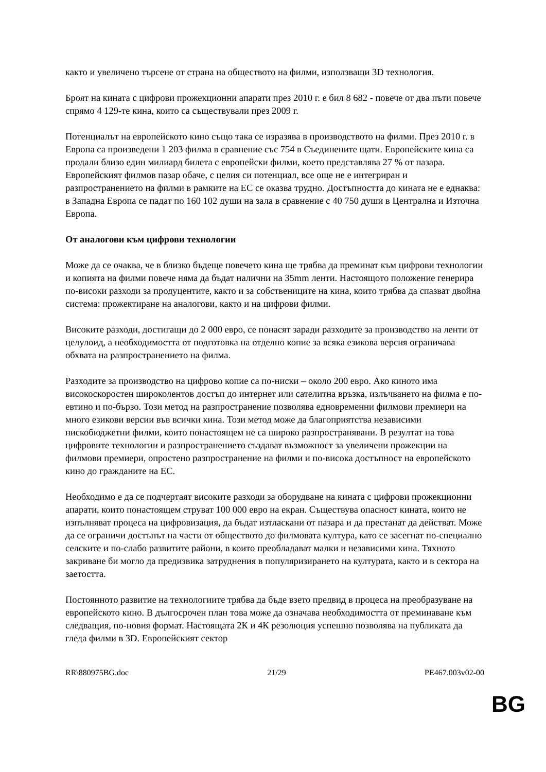както и увеличено търсене от страна на обществото на филми, използващи 3D технология.
Броят на кината с цифрови прожекционни апарати през 2010 г. е бил 8 682 - повече от два пъти повече спрямо 4 129-те кина, които са съществували през 2009 г.
Потенциалът на европейското кино също така се изразява в производството на филми. През 2010 г. в Европа са произведени 1 203 филма в сравнение със 754 в Съединените щати. Европейските кина са продали близо един милиард билета с европейски филми, което представлява 27 % от пазара. Европейският филмов пазар обаче, с целия си потенциал, все още не е интегриран и разпространението на филми в рамките на ЕС се оказва трудно. Достъпността до кината не е еднаква: в Западна Европа се падат по 160 102 души на зала в сравнение с 40 750 души в Централна и Източна Европа.
От аналогови към цифрови технологии
Може да се очаква, че в близко бъдеще повечето кина ще трябва да преминат към цифрови технологии и копията на филми повече няма да бъдат налични на 35mm ленти. Настоящото положение генерира по-високи разходи за продуцентите, както и за собствениците на кина, които трябва да спазват двойна система: прожектиране на аналогови, както и на цифрови филми.
Високите разходи, достигащи до 2 000 евро, се понасят заради разходите за производство на ленти от целулоид, а необходимостта от подготовка на отделно копие за всяка езикова версия ограничава обхвата на разпространението на филма.
Разходите за производство на цифрово копие са по-ниски – около 200 евро. Ако киното има високоскоростен широколентов достъп до интернет или сателитна връзка, излъчването на филма е по-евтино и по-бързо. Този метод на разпространение позволява едновременни филмови премиери на много езикови версии във всички кина. Този метод може да благоприятства независими нискобюджетни филми, които понастоящем не са широко разпространявани. В резултат на това цифровите технологии и разпространението създават възможност за увеличени прожекции на филмови премиери, опростено разпространение на филми и по-висока достъпност на европейското кино до гражданите на ЕС.
Необходимо е да се подчертаят високите разходи за оборудване на кината с цифрови прожекционни апарати, които понастоящем струват 100 000 евро на екран. Съществува опасност кината, които не изпълняват процеса на цифровизация, да бъдат изтласкани от пазара и да престанат да действат. Може да се ограничи достъпът на части от обществото до филмовата култура, като се засегнат по-специално селските и по-слабо развитите райони, в които преобладават малки и независими кина. Тяхното закриване би могло да предизвика затруднения в популяризирането на културата, както и в сектора на заетостта.
Постоянното развитие на технологиите трябва да бъде взето предвид в процеса на преобразуване на европейското кино. В дългосрочен план това може да означава необходимостта от преминаване към следващия, по-новия формат. Настоящата 2К и 4К резолюция успешно позволява на публиката да гледа филми в 3D. Европейският сектор
RR\880975BG.doc 21/29 PE467.003v02-00
BG